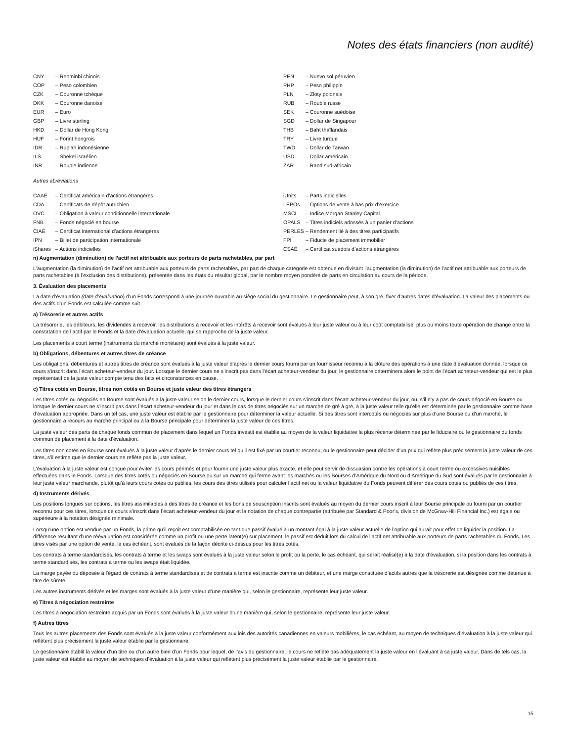Notes des états financiers (non audité)
| CNY | – Renminbi chinois |
| COP | – Peso colombien |
| CZK | – Couronne tchèque |
| DKK | – Couronne danoise |
| EUR | – Euro |
| GBP | – Livre sterling |
| HKD | – Dollar de Hong Kong |
| HUF | – Forint hongrois |
| IDR | – Rupiah indonésienne |
| ILS | – Shekel israélien |
| INR | – Roupie indienne |
| PEN | – Nuevo sol péruvien |
| PHP | – Peso philippin |
| PLN | – Zloty polonais |
| RUB | – Rouble russe |
| SEK | – Couronne suédoise |
| SGD | – Dollar de Singapour |
| THB | – Baht thaïlandais |
| TRY | – Livre turque |
| TWD | – Dollar de Taïwan |
| USD | – Dollar américain |
| ZAR | – Rand sud-africain |
Autres abréviations
| CAAÉ | – Certificat américain d’actions étrangères |
| CDA | – Certificats de dépôt autrichien |
| OVC | – Obligation à valeur conditionnelle internationale |
| FNB | – Fonds négocié en bourse |
| CIAÉ | – Certificat international d’actions étrangères |
| IPN | – Billet de participation internationale |
| iShares | – Actions indicielles |
| iUnits | – Parts indicielles |
| LEPOs | – Options de vente à bas prix d’exercice |
| MSCI | – Indice Morgan Stanley Capital |
| OPALS | – Titres indiciels adossés à un panier d’actions |
| PERLES | – Rendement lié à des titres participatifs |
| FPI | – Fiducie de placement immobilier |
| CSAÉ | – Certificat suédois d’actions étrangères |
n) Augmentation (diminution) de l’actif net attribuable aux porteurs de parts rachetables, par part
L’augmentation (la diminution) de l’actif net attribuable aux porteurs de parts rachetables, par part de chaque catégorie est obtenue en divisant l’augmentation (la diminution) de l’actif net attribuable aux porteurs de parts rachetables (à l’exclusion des distributions), présentée dans les états du résultat global, par le nombre moyen pondéré de parts en circulation au cours de la période.
3. Évaluation des placements
La date d’évaluation (date d’évaluation) d’un Fonds correspond à une journée ouvrable au siège social du gestionnaire. Le gestionnaire peut, à son gré, fixer d’autres dates d’évaluation. La valeur des placements ou des actifs d’un Fonds est calculée comme suit :
a) Trésorerie et autres actifs
La trésorerie, les débiteurs, les dividendes à recevoir, les distributions à recevoir et les intérêts à recevoir sont évalués à leur juste valeur ou à leur coût comptabilisé, plus ou moins toute opération de change entre la constatation de l’actif par le Fonds et la date d’évaluation actuelle, qui se rapproche de la juste valeur.
Les placements à court terme (instruments du marché monétaire) sont évalués à la juste valeur.
b) Obligations, débentures et autres titres de créance
Les obligations, débentures et autres titres de créance sont évalués à la juste valeur d’après le dernier cours fourni par un fournisseur reconnu à la clôture des opérations à une date d’évaluation donnée, lorsque ce cours s’inscrit dans l’écart acheteur-vendeur du jour. Lorsque le dernier cours ne s’inscrit pas dans l’écart acheteur-vendeur du jour, le gestionnaire déterminera alors le point de l’écart acheteur-vendeur qui est le plus représentatif de la juste valeur compte tenu des faits et circonstances en cause.
c) Titres cotés en Bourse, titres non cotés en Bourse et juste valeur des titres étrangers
Les titres cotés ou négociés en Bourse sont évalués à la juste valeur selon le dernier cours, lorsque le dernier cours s’inscrit dans l’écart acheteur-vendeur du jour, ou, s’il n’y a pas de cours négocié en Bourse ou lorsque le dernier cours ne s’inscrit pas dans l’écart acheteur-vendeur du jour et dans le cas de titres négociés sur un marché de gré à gré, à la juste valeur telle qu’elle est déterminée par le gestionnaire comme base d’évaluation appropriée. Dans un tel cas, une juste valeur est établie par le gestionnaire pour déterminer la valeur actuelle. Si des titres sont intercotés ou négociés sur plus d’une Bourse ou d’un marché, le gestionnaire a recours au marché principal ou à la Bourse principale pour déterminer la juste valeur de ces titres.
La juste valeur des parts de chaque fonds commun de placement dans lequel un Fonds investit est établie au moyen de la valeur liquidative la plus récente déterminée par le fiduciaire ou le gestionnaire du fonds commun de placement à la date d’évaluation.
Les titres non cotés en Bourse sont évalués à la juste valeur d’après le dernier cours tel qu’il est fixé par un courtier reconnu, ou le gestionnaire peut décider d’un prix qui reflète plus précisément la juste valeur de ces titres, s’il estime que le dernier cours ne reflète pas la juste valeur.
L’évaluation à la juste valeur est conçue pour éviter les cours périmés et pour fournir une juste valeur plus exacte, et elle peut servir de dissuasion contre les opérations à court terme ou excessives nuisibles effectuées dans le Fonds. Lorsque des titres cotés ou négociés en Bourse ou sur un marché qui ferme avant les marchés ou les Bourses d’Amérique du Nord ou d’Amérique du Sud sont évalués par le gestionnaire à leur juste valeur marchande, plutôt qu’à leurs cours cotés ou publiés, les cours des titres utilisés pour calculer l’actif net ou la valeur liquidative du Fonds peuvent différer des cours cotés ou publiés de ces titres.
d) Instruments dérivés
Les positions longues sur options, les titres assimilables à des titres de créance et les bons de souscription inscrits sont évalués au moyen du dernier cours inscrit à leur Bourse principale ou fourni par un courtier reconnu pour ces titres, lorsque ce cours s’inscrit dans l’écart acheteur-vendeur du jour et la notation de chaque contrepartie (attribuée par Standard & Poor’s, division de McGraw-Hill Financial Inc.) est égale ou supérieure à la notation désignée minimale.
Lorsqu’une option est vendue par un Fonds, la prime qu’il reçoit est comptabilisée en tant que passif évalué à un montant égal à la juste valeur actuelle de l’option qui aurait pour effet de liquider la position. La différence résultant d’une réévaluation est considérée comme un profit ou une perte latent(e) sur placement; le passif est déduit lors du calcul de l’actif net attribuable aux porteurs de parts rachetables du Fonds. Les titres visés par une option de vente, le cas échéant, sont évalués de la façon décrite ci-dessus pour les titres cotés.
Les contrats à terme standardisés, les contrats à terme et les swaps sont évalués à la juste valeur selon le profit ou la perte, le cas échéant, qui serait réalisé(e) à la date d’évaluation, si la position dans les contrats à terme standardisés, les contrats à terme ou les swaps était liquidée.
La marge payée ou déposée à l’égard de contrats à terme standardisés et de contrats à terme est inscrite comme un débiteur, et une marge constituée d’actifs autres que la trésorerie est désignée comme détenue à titre de sûreté.
Les autres instruments dérivés et les marges sont évalués à la juste valeur d’une manière qui, selon le gestionnaire, représente leur juste valeur.
e) Titres à négociation restreinte
Les titres à négociation restreinte acquis par un Fonds sont évalués à la juste valeur d’une manière qui, selon le gestionnaire, représente leur juste valeur.
f) Autres titres
Tous les autres placements des Fonds sont évalués à la juste valeur conformément aux lois des autorités canadiennes en valeurs mobilières, le cas échéant, au moyen de techniques d’évaluation à la juste valeur qui reflètent plus précisément la juste valeur établie par le gestionnaire.
Le gestionnaire établit la valeur d’un titre ou d’un autre bien d’un Fonds pour lequel, de l’avis du gestionnaire, le cours ne reflète pas adéquatement la juste valeur en l’évaluant à sa juste valeur. Dans de tels cas, la juste valeur est établie au moyen de techniques d’évaluation à la juste valeur qui reflètent plus précisément la juste valeur établie par le gestionnaire.
15